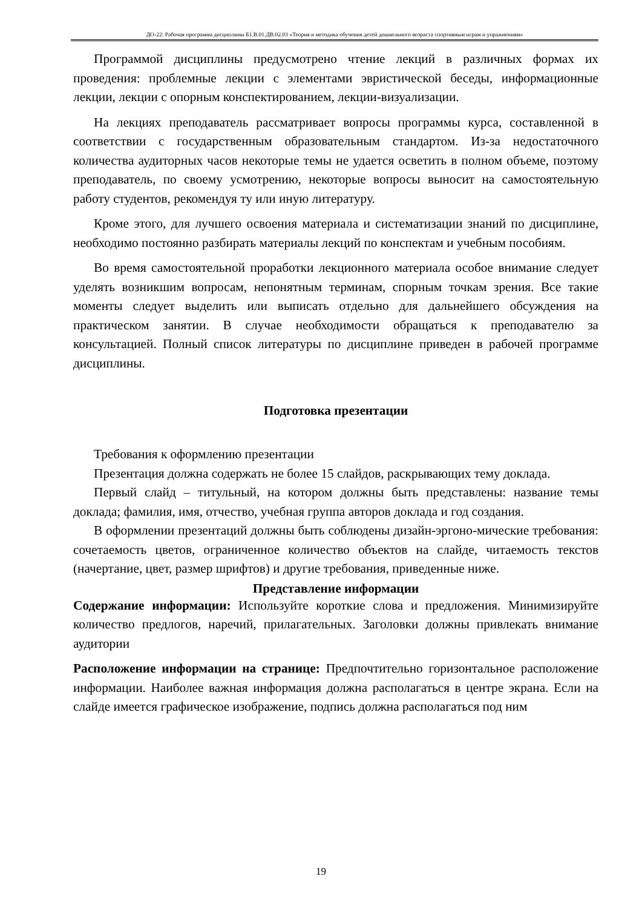ДО-22: Рабочая программа дисциплины Б1.В.01.ДВ.02.03 «Теория и методика обучения детей дошкольного возраста спортивным играм и упражнениям»
Программой дисциплины предусмотрено чтение лекций в различных формах их проведения: проблемные лекции с элементами эвристической беседы, информационные лекции, лекции с опорным конспектированием, лекции-визуализации.
На лекциях преподаватель рассматривает вопросы программы курса, составленной в соответствии с государственным образовательным стандартом. Из-за недостаточного количества аудиторных часов некоторые темы не удается осветить в полном объеме, поэтому преподаватель, по своему усмотрению, некоторые вопросы выносит на самостоятельную работу студентов, рекомендуя ту или иную литературу.
Кроме этого, для лучшего освоения материала и систематизации знаний по дисциплине, необходимо постоянно разбирать материалы лекций по конспектам и учебным пособиям.
Во время самостоятельной проработки лекционного материала особое внимание следует уделять возникшим вопросам, непонятным терминам, спорным точкам зрения. Все такие моменты следует выделить или выписать отдельно для дальнейшего обсуждения на практическом занятии. В случае необходимости обращаться к преподавателю за консультацией. Полный список литературы по дисциплине приведен в рабочей программе дисциплины.
Подготовка презентации
Требования к оформлению презентации
Презентация должна содержать не более 15 слайдов, раскрывающих тему доклада.
Первый слайд – титульный, на котором должны быть представлены: название темы доклада; фамилия, имя, отчество, учебная группа авторов доклада и год создания.
В оформлении презентаций должны быть соблюдены дизайн-эргоно-мические требования: сочетаемость цветов, ограниченное количество объектов на слайде, читаемость текстов (начертание, цвет, размер шрифтов) и другие требования, приведенные ниже.
Представление информации
Содержание информации: Используйте короткие слова и предложения. Минимизируйте количество предлогов, наречий, прилагательных. Заголовки должны привлекать внимание аудитории
Расположение информации на странице: Предпочтительно горизонтальное расположение информации. Наиболее важная информация должна располагаться в центре экрана. Если на слайде имеется графическое изображение, подпись должна располагаться под ним
19